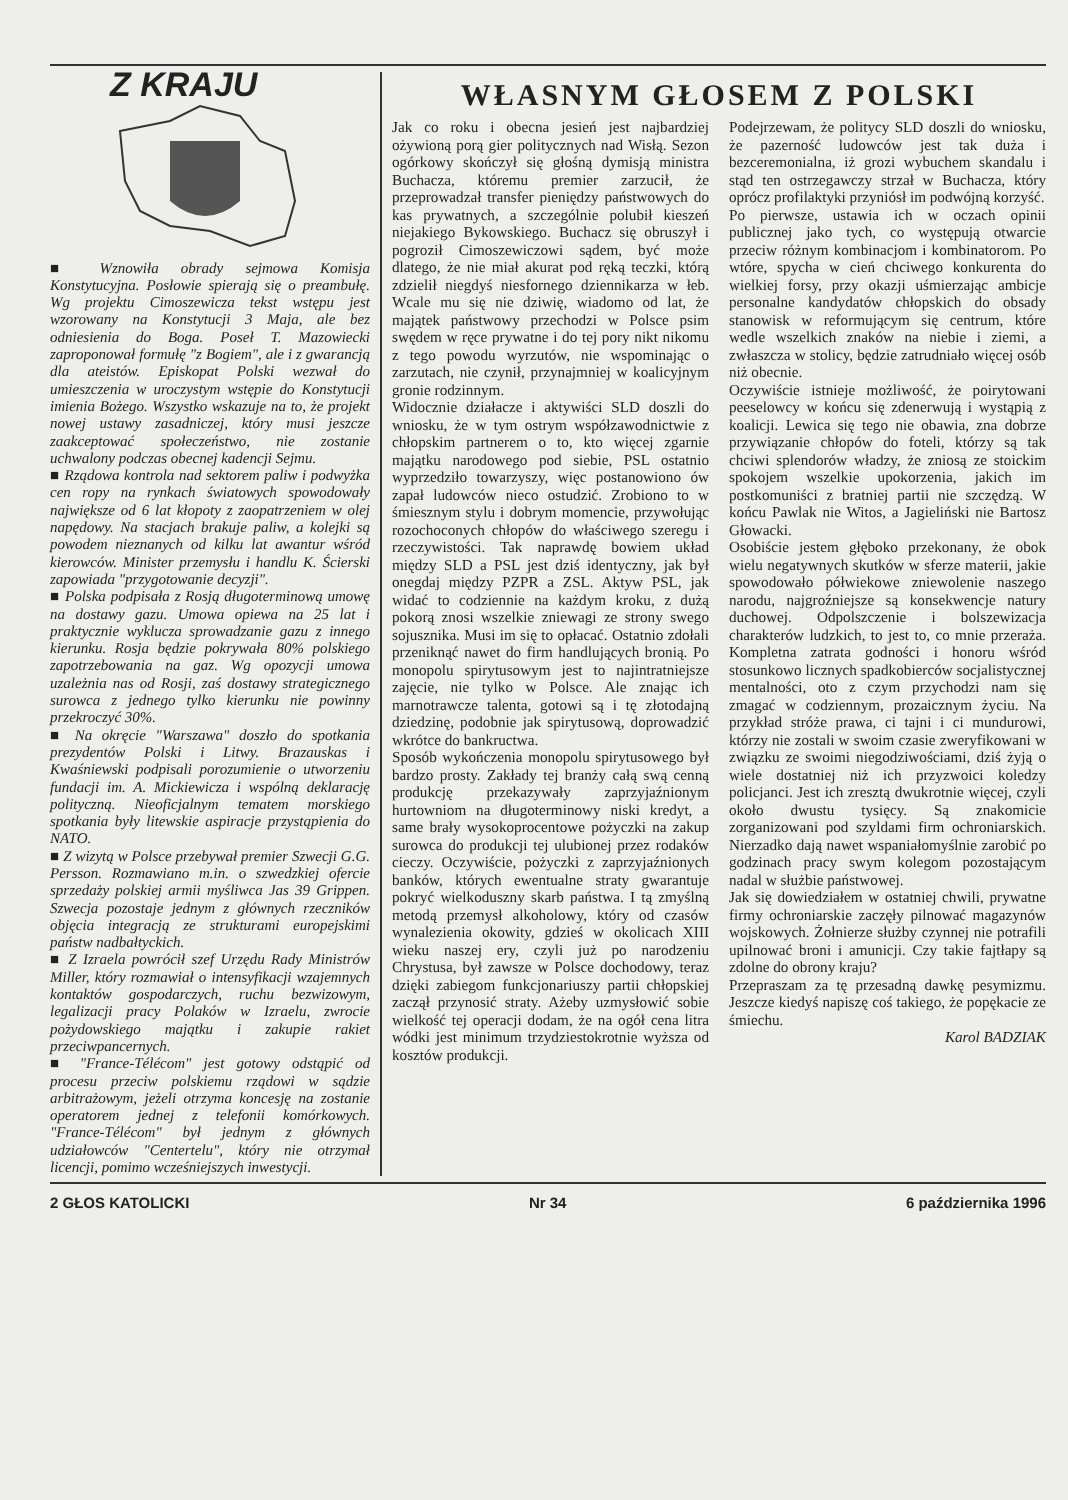Z KRAJU
■ Wznowiła obrady sejmowa Komisja Konstytucyjna. Posłowie spierają się o preambułę. Wg projektu Cimoszewicza tekst wstępu jest wzorowany na Konstytucji 3 Maja, ale bez odniesienia do Boga. Poseł T. Mazowiecki zaproponował formułę "z Bogiem", ale i z gwarancją dla ateistów. Episkopat Polski wezwał do umieszczenia w uroczystym wstępie do Konstytucji imienia Bożego. Wszystko wskazuje na to, że projekt nowej ustawy zasadniczej, który musi jeszcze zaakceptować społeczeństwo, nie zostanie uchwalony podczas obecnej kadencji Sejmu.
■ Rządowa kontrola nad sektorem paliw i podwyżka cen ropy na rynkach światowych spowodowały największe od 6 lat kłopoty z zaopatrzeniem w olej napędowy. Na stacjach brakuje paliw, a kolejki są powodem nieznanych od kilku lat awantur wśród kierowców. Minister przemysłu i handlu K. Ścierski zapowiada "przygotowanie decyzji".
■ Polska podpisała z Rosją długoterminową umowę na dostawy gazu. Umowa opiewa na 25 lat i praktycznie wyklucza sprowadzanie gazu z innego kierunku. Rosja będzie pokrywała 80% polskiego zapotrzebowania na gaz. Wg opozycji umowa uzależnia nas od Rosji, zaś dostawy strategicznego surowca z jednego tylko kierunku nie powinny przekroczyć 30%.
■ Na okręcie "Warszawa" doszło do spotkania prezydentów Polski i Litwy. Brazauskas i Kwaśniewski podpisali porozumienie o utworzeniu fundacji im. A. Mickiewicza i wspólną deklarację polityczną. Nieoficjalnym tematem morskiego spotkania były litewskie aspiracje przystąpienia do NATO.
■ Z wizytą w Polsce przebywał premier Szwecji G.G. Persson. Rozmawiano m.in. o szwedzkiej ofercie sprzedaży polskiej armii myśliwca Jas 39 Grippen. Szwecja pozostaje jednym z głównych rzeczników objęcia integracją ze strukturami europejskimi państw nadbałtyckich.
■ Z Izraela powrócił szef Urzędu Rady Ministrów Miller, który rozmawiał o intensyfikacji wzajemnych kontaktów gospodarczych, ruchu bezwizowym, legalizacji pracy Polaków w Izraelu, zwrocie pożydowskiego majątku i zakupie rakiet przeciwpancernych.
■ "France-Télécom" jest gotowy odstąpić od procesu przeciw polskiemu rządowi w sądzie arbitrażowym, jeżeli otrzyma koncesję na zostanie operatorem jednej z telefonii komórkowych. "France-Télécom" był jednym z głównych udziałowców "Centertelu", który nie otrzymał licencji, pomimo wcześniejszych inwestycji.
WŁASNYM GŁOSEM Z POLSKI
Jak co roku i obecna jesień jest najbardziej ożywioną porą gier politycznych nad Wisłą. Sezon ogórkowy skończył się głośną dymisją ministra Buchacza, któremu premier zarzucił, że przeprowadzał transfer pieniędzy państwowych do kas prywatnych, a szczególnie polubił kieszeń niejakiego Bykowskiego. Buchacz się obruszył i pogroził Cimoszewiczowi sądem, być może dlatego, że nie miał akurat pod ręką teczki, którą zdzielił niegdyś niesfornego dziennikarza w łeb. Wcale mu się nie dziwię, wiadomo od lat, że majątek państwowy przechodzi w Polsce psim swędem w ręce prywatne i do tej pory nikt nikomu z tego powodu wyrzutów, nie wspominając o zarzutach, nie czynił, przynajmniej w koalicyjnym gronie rodzinnym.
Widocznie działacze i aktywiści SLD doszli do wniosku, że w tym ostrym współzawodnictwie z chłopskim partnerem o to, kto więcej zgarnie majątku narodowego pod siebie, PSL ostatnio wyprzedziło towarzyszy, więc postanowiono ów zapał ludowców nieco ostudzić. Zrobiono to w śmiesznym stylu i dobrym momencie, przywołując rozochoconych chłopów do właściwego szeregu i rzeczywistości. Tak naprawdę bowiem układ między SLD a PSL jest dziś identyczny, jak był onegdaj między PZPR a ZSL. Aktyw PSL, jak widać to codziennie na każdym kroku, z dużą pokorą znosi wszelkie zniewagi ze strony swego sojusznika. Musi im się to opłacać. Ostatnio zdołali przeniknąć nawet do firm handlujących bronią. Po monopolu spirytusowym jest to najintratniejsze zajęcie, nie tylko w Polsce. Ale znając ich marnotrawcze talenta, gotowi są i tę złotodajną dziedzinę, podobnie jak spirytusową, doprowadzić wkrótce do bankructwa.
Sposób wykończenia monopolu spirytusowego był bardzo prosty. Zakłady tej branży całą swą cenną produkcję przekazywały zaprzyjaźnionym hurtowniom na długoterminowy niski kredyt, a same brały wysokoprocentowe pożyczki na zakup surowca do produkcji tej ulubionej przez rodaków cieczy. Oczywiście, pożyczki z zaprzyjaźnionych banków, których ewentualne straty gwarantuje pokryć wielkoduszny skarb państwa. I tą zmyślną metodą przemysł alkoholowy, który od czasów wynalezienia okowity, gdzieś w okolicach XIII wieku naszej ery, czyli już po narodzeniu Chrystusa, był zawsze w Polsce dochodowy, teraz dzięki zabiegom funkcjonariuszy partii chłopskiej zaczął przynosić straty. Ażeby uzmysłowić sobie wielkość tej operacji dodam, że na ogół cena litra wódki jest minimum trzydziestokrotnie wyższa od kosztów produkcji.
Podejrzewam, że politycy SLD doszli do wniosku, że pazerność ludowców jest tak duża i bezceremonialna, iż grozi wybuchem skandalu i stąd ten ostrzegawczy strzał w Buchacza, który oprócz profilaktyki przyniósł im podwójną korzyść.
Po pierwsze, ustawia ich w oczach opinii publicznej jako tych, co występują otwarcie przeciw różnym kombinacjom i kombinatorom. Po wtóre, spycha w cień chciwego konkurenta do wielkiej forsy, przy okazji uśmierzając ambicje personalne kandydatów chłopskich do obsady stanowisk w reformującym się centrum, które wedle wszelkich znaków na niebie i ziemi, a zwłaszcza w stolicy, będzie zatrudniało więcej osób niż obecnie.
Oczywiście istnieje możliwość, że poirytowani peeselowcy w końcu się zdenerwują i wystąpią z koalicji. Lewica się tego nie obawia, zna dobrze przywiązanie chłopów do foteli, którzy są tak chciwi splendorów władzy, że zniosą ze stoickim spokojem wszelkie upokorzenia, jakich im postkomuniści z bratniej partii nie szczędzą. W końcu Pawlak nie Witos, a Jagieliński nie Bartosz Głowacki.
Osobiście jestem głęboko przekonany, że obok wielu negatywnych skutków w sferze materii, jakie spowodowało półwiekowe zniewolenie naszego narodu, najgroźniejsze są konsekwencje natury duchowej. Odpolszczenie i bolszewizacja charakterów ludzkich, to jest to, co mnie przeraża. Kompletna zatrata godności i honoru wśród stosunkowo licznych spadkobierców socjalistycznej mentalności, oto z czym przychodzi nam się zmagać w codziennym, prozaicznym życiu. Na przykład stróże prawa, ci tajni i ci mundurowi, którzy nie zostali w swoim czasie zweryfikowani w związku ze swoimi niegodziwościami, dziś żyją o wiele dostatniej niż ich przyzwoici koledzy policjanci. Jest ich zresztą dwukrotnie więcej, czyli około dwustu tysięcy. Są znakomicie zorganizowani pod szyldami firm ochroniarskich. Nierzadko dają nawet wspaniałomyślnie zarobić po godzinach pracy swym kolegom pozostającym nadal w służbie państwowej.
Jak się dowiedziałem w ostatniej chwili, prywatne firmy ochroniarskie zaczęły pilnować magazynów wojskowych. Żołnierze służby czynnej nie potrafili upilnować broni i amunicji. Czy takie fajtłapy są zdolne do obrony kraju?
Przepraszam za tę przesadną dawkę pesymizmu. Jeszcze kiedyś napiszę coś takiego, że popękacie ze śmiechu.
Karol BADZIAK
2 GŁOS KATOLICKI Nr 34 6 października 1996